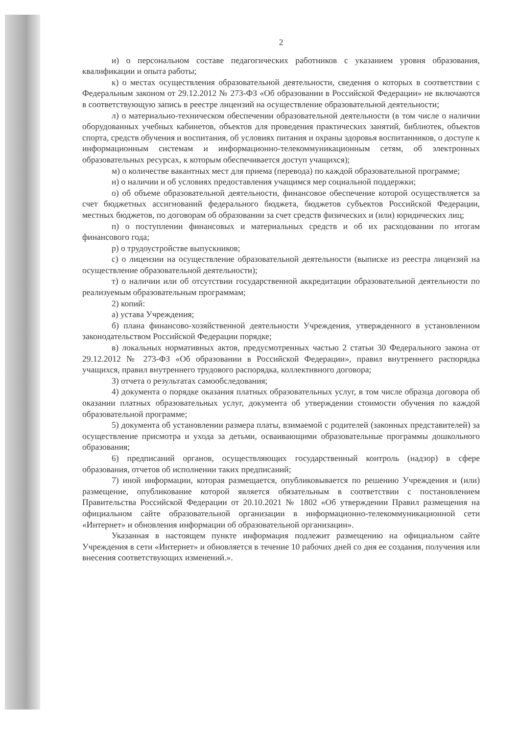2
и) о персональном составе педагогических работников с указанием уровня образования, квалификации и опыта работы;
к) о местах осуществления образовательной деятельности, сведения о которых в соответствии с Федеральным законом от 29.12.2012 № 273-ФЗ «Об образовании в Российской Федерации» не включаются в соответствующую запись в реестре лицензий на осуществление образовательной деятельности;
л) о материально-техническом обеспечении образовательной деятельности (в том числе о наличии оборудованных учебных кабинетов, объектов для проведения практических занятий, библиотек, объектов спорта, средств обучения и воспитания, об условиях питания и охраны здоровья воспитанников, о доступе к информационным системам и информационно-телекоммуникационным сетям, об электронных образовательных ресурсах, к которым обеспечивается доступ учащихся);
м) о количестве вакантных мест для приема (перевода) по каждой образовательной программе;
н) о наличии и об условиях предоставления учащимся мер социальной поддержки;
о) об объеме образовательной деятельности, финансовое обеспечение которой осуществляется за счет бюджетных ассигнований федерального бюджета, бюджетов субъектов Российской Федерации, местных бюджетов, по договорам об образовании за счет средств физических и (или) юридических лиц;
п) о поступлении финансовых и материальных средств и об их расходовании по итогам финансового года;
р) о трудоустройстве выпускников;
с) о лицензии на осуществление образовательной деятельности (выписке из реестра лицензий на осуществление образовательной деятельности);
т) о наличии или об отсутствии государственной аккредитации образовательной деятельности по реализуемым образовательным программам;
2) копий:
а) устава Учреждения;
б) плана финансово-хозяйственной деятельности Учреждения, утвержденного в установленном законодательством Российской Федерации порядке;
в) локальных нормативных актов, предусмотренных частью 2 статьи 30 Федерального закона от 29.12.2012 № 273-ФЗ «Об образовании в Российской Федерации», правил внутреннего распорядка учащихся, правил внутреннего трудового распорядка, коллективного договора;
3) отчета о результатах самообследования;
4) документа о порядке оказания платных образовательных услуг, в том числе образца договора об оказании платных образовательных услуг, документа об утверждении стоимости обучения по каждой образовательной программе;
5) документа об установлении размера платы, взимаемой с родителей (законных представителей) за осуществление присмотра и ухода за детьми, осваивающими образовательные программы дошкольного образования;
6) предписаний органов, осуществляющих государственный контроль (надзор) в сфере образования, отчетов об исполнении таких предписаний;
7) иной информации, которая размещается, опубликовывается по решению Учреждения и (или) размещение, опубликование которой является обязательным в соответствии с постановлением Правительства Российской Федерации от 20.10.2021 № 1802 «Об утверждении Правил размещения на официальном сайте образовательной организации в информационно-телекоммуникационной сети «Интернет» и обновления информации об образовательной организации».
Указанная в настоящем пункте информация подлежит размещению на официальном сайте Учреждения в сети «Интернет» и обновляется в течение 10 рабочих дней со дня ее создания, получения или внесения соответствующих изменений.».